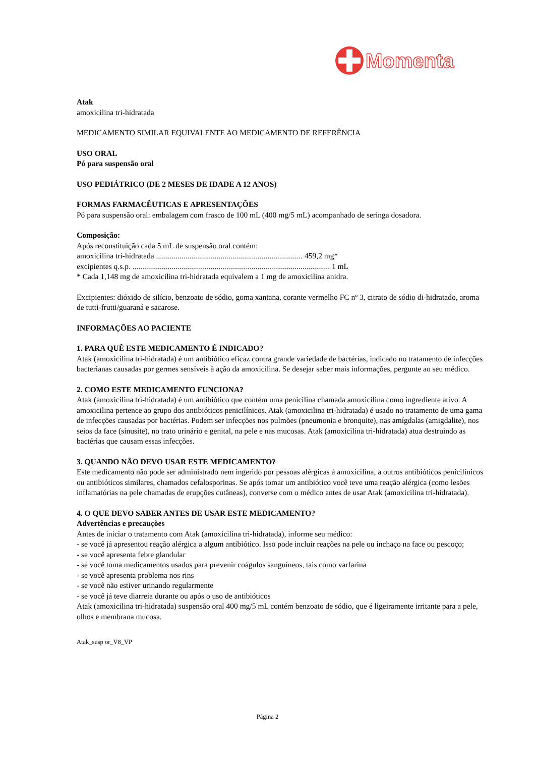Momenta
Atak
amoxicilina tri-hidratada
MEDICAMENTO SIMILAR EQUIVALENTE AO MEDICAMENTO DE REFERÊNCIA
USO ORAL
Pó para suspensão oral
USO PEDIÁTRICO (DE 2 MESES DE IDADE A 12 ANOS)
FORMAS FARMACÊUTICAS E APRESENTAÇÕES
Pó para suspensão oral: embalagem com frasco de 100 mL (400 mg/5 mL) acompanhado de seringa dosadora.
Composição:
Após reconstituição cada 5 mL de suspensão oral contém:
amoxicilina tri-hidratada ........................................................................... 459,2 mg*
excipientes q.s.p. ..................................................................................................... 1 mL
* Cada 1,148 mg de amoxicilina tri-hidratada equivalem a 1 mg de amoxicilina anidra.
Excipientes: dióxido de silício, benzoato de sódio, goma xantana, corante vermelho FC nº 3, citrato de sódio di-hidratado, aroma de tutti-frutti/guaraná e sacarose.
INFORMAÇÕES AO PACIENTE
1. PARA QUÊ ESTE MEDICAMENTO É INDICADO?
Atak (amoxicilina tri-hidratada) é um antibiótico eficaz contra grande variedade de bactérias, indicado no tratamento de infecções bacterianas causadas por germes sensíveis à ação da amoxicilina. Se desejar saber mais informações, pergunte ao seu médico.
2. COMO ESTE MEDICAMENTO FUNCIONA?
Atak (amoxicilina tri-hidratada) é um antibiótico que contém uma penicilina chamada amoxicilina como ingrediente ativo. A amoxicilina pertence ao grupo dos antibióticos penicilínicos. Atak (amoxicilina tri-hidratada) é usado no tratamento de uma gama de infecções causadas por bactérias. Podem ser infecções nos pulmões (pneumonia e bronquite), nas amígdalas (amigdalite), nos seios da face (sinusite), no trato urinário e genital, na pele e nas mucosas. Atak (amoxicilina tri-hidratada) atua destruindo as bactérias que causam essas infecções.
3. QUANDO NÃO DEVO USAR ESTE MEDICAMENTO?
Este medicamento não pode ser administrado nem ingerido por pessoas alérgicas à amoxicilina, a outros antibióticos penicilínicos ou antibióticos similares, chamados cefalosporinas. Se após tomar um antibiótico você teve uma reação alérgica (como lesões inflamatórias na pele chamadas de erupções cutâneas), converse com o médico antes de usar Atak (amoxicilina tri-hidratada).
4. O QUE DEVO SABER ANTES DE USAR ESTE MEDICAMENTO?
Advertências e precauções
Antes de iniciar o tratamento com Atak (amoxicilina tri-hidratada), informe seu médico:
- se você já apresentou reação alérgica a algum antibiótico. Isso pode incluir reações na pele ou inchaço na face ou pescoço;
- se você apresenta febre glandular
- se você toma medicamentos usados para prevenir coágulos sanguíneos, tais como varfarina
- se você apresenta problema nos rins
- se você não estiver urinando regularmente
- se você já teve diarreia durante ou após o uso de antibióticos
Atak (amoxicilina tri-hidratada) suspensão oral 400 mg/5 mL contém benzoato de sódio, que é ligeiramente irritante para a pele, olhos e membrana mucosa.
Atak_susp or_V8_VP
Página 2